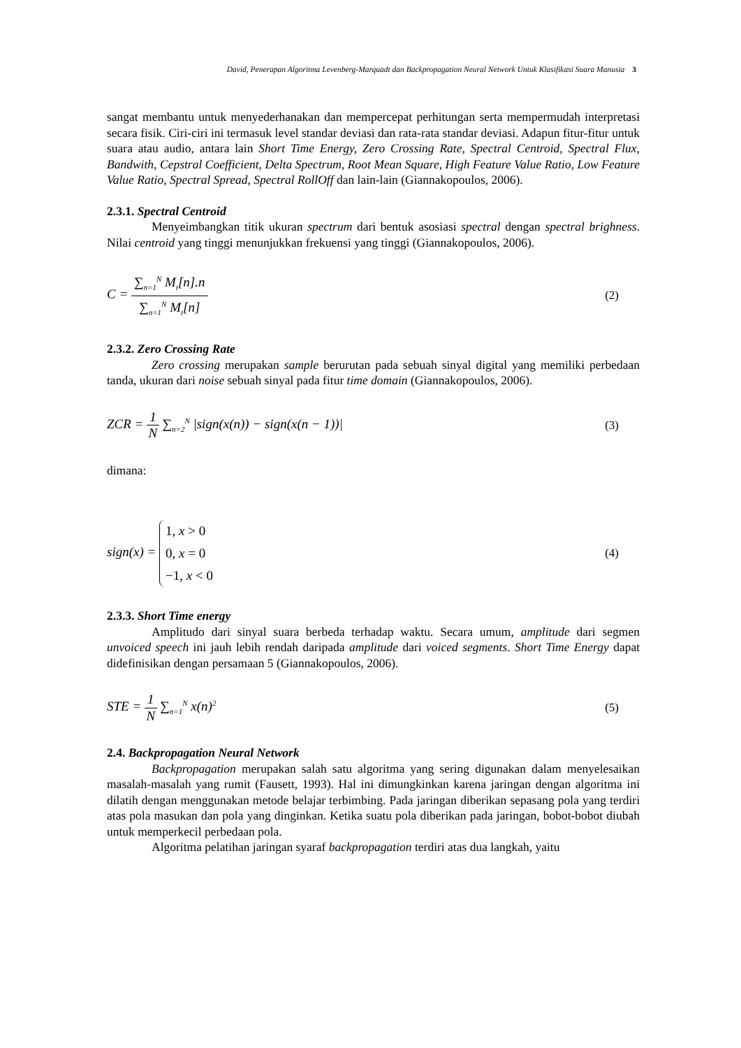David, Penerapan Algoritma Levenberg-Marquadt dan Backpropagation Neural Network Untuk Klasifikasi Suara Manusia 3
sangat membantu untuk menyederhanakan dan mempercepat perhitungan serta mempermudah interpretasi secara fisik. Ciri-ciri ini termasuk level standar deviasi dan rata-rata standar deviasi. Adapun fitur-fitur untuk suara atau audio, antara lain Short Time Energy, Zero Crossing Rate, Spectral Centroid, Spectral Flux, Bandwith, Cepstral Coefficient, Delta Spectrum, Root Mean Square, High Feature Value Ratio, Low Feature Value Ratio, Spectral Spread, Spectral RollOff dan lain-lain (Giannakopoulos, 2006).
2.3.1. Spectral Centroid
Menyeimbangkan titik ukuran spectrum dari bentuk asosiasi spectral dengan spectral brighness. Nilai centroid yang tinggi menunjukkan frekuensi yang tinggi (Giannakopoulos, 2006).
C = ∑<sub>n=1</sub><sup>N</sup> M<sub>t</sub>[n].n ∑<sub>n=1</sub><sup>N</sup> M<sub>t</sub>[n] (2)
2.3.2. Zero Crossing Rate
Zero crossing merupakan sample berurutan pada sebuah sinyal digital yang memiliki perbedaan tanda, ukuran dari noise sebuah sinyal pada fitur time domain (Giannakopoulos, 2006).
ZCR = 1 N ∑<sub>n=2</sub><sup>N</sup> |sign(x(n)) − sign(x(n − 1))| (3)
dimana:
sign(x) = 1, x > 0
0, x = 0
−1, x < 0 (4)
2.3.3. Short Time energy
Amplitudo dari sinyal suara berbeda terhadap waktu. Secara umum, amplitude dari segmen unvoiced speech ini jauh lebih rendah daripada amplitude dari voiced segments. Short Time Energy dapat didefinisikan dengan persamaan 5 (Giannakopoulos, 2006).
STE = 1 N ∑<sub>n=1</sub><sup>N</sup> x(n)<sup>2</sup> (5)
2.4. Backpropagation Neural Network
Backpropagation merupakan salah satu algoritma yang sering digunakan dalam menyelesaikan masalah-masalah yang rumit (Fausett, 1993). Hal ini dimungkinkan karena jaringan dengan algoritma ini dilatih dengan menggunakan metode belajar terbimbing. Pada jaringan diberikan sepasang pola yang terdiri atas pola masukan dan pola yang dinginkan. Ketika suatu pola diberikan pada jaringan, bobot-bobot diubah untuk memperkecil perbedaan pola.
Algoritma pelatihan jaringan syaraf backpropagation terdiri atas dua langkah, yaitu